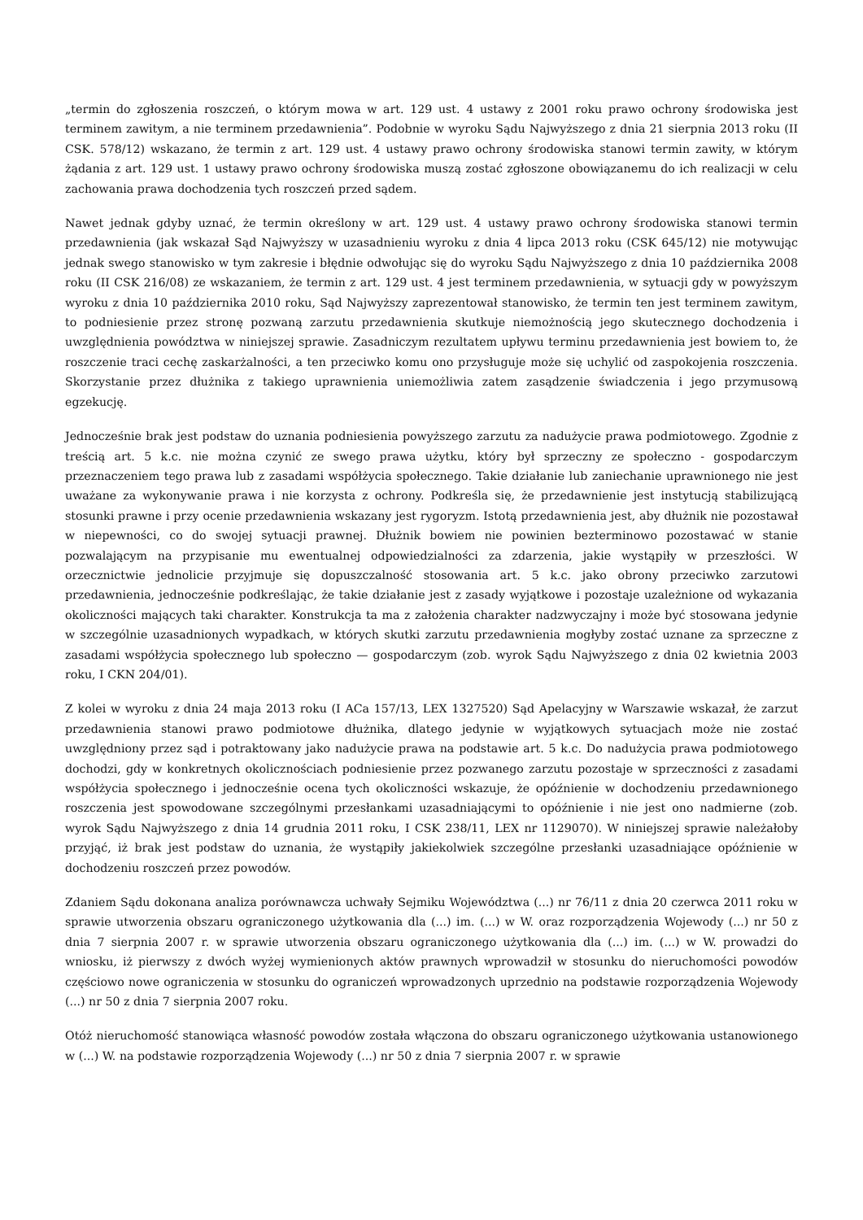„termin do zgłoszenia roszczeń, o którym mowa w art. 129 ust. 4 ustawy z 2001 roku prawo ochrony środowiska jest terminem zawitym, a nie terminem przedawnienia”. Podobnie w wyroku Sądu Najwyższego z dnia 21 sierpnia 2013 roku (II CSK. 578/12) wskazano, że termin z art. 129 ust. 4 ustawy prawo ochrony środowiska stanowi termin zawity, w którym żądania z art. 129 ust. 1 ustawy prawo ochrony środowiska muszą zostać zgłoszone obowiązanemu do ich realizacji w celu zachowania prawa dochodzenia tych roszczeń przed sądem.
Nawet jednak gdyby uznać, że termin określony w art. 129 ust. 4 ustawy prawo ochrony środowiska stanowi termin przedawnienia (jak wskazał Sąd Najwyższy w uzasadnieniu wyroku z dnia 4 lipca 2013 roku (CSK 645/12) nie motywując jednak swego stanowisko w tym zakresie i błędnie odwołując się do wyroku Sądu Najwyższego z dnia 10 października 2008 roku (II CSK 216/08) ze wskazaniem, że termin z art. 129 ust. 4 jest terminem przedawnienia, w sytuacji gdy w powyższym wyroku z dnia 10 października 2010 roku, Sąd Najwyższy zaprezentował stanowisko, że termin ten jest terminem zawitym, to podniesienie przez stronę pozwaną zarzutu przedawnienia skutkuje niemożnością jego skutecznego dochodzenia i uwzględnienia powództwa w niniejszej sprawie. Zasadniczym rezultatem upływu terminu przedawnienia jest bowiem to, że roszczenie traci cechę zaskarżalności, a ten przeciwko komu ono przysługuje może się uchylić od zaspokojenia roszczenia. Skorzystanie przez dłużnika z takiego uprawnienia uniemożliwia zatem zasądzenie świadczenia i jego przymusową egzekucję.
Jednocześnie brak jest podstaw do uznania podniesienia powyższego zarzutu za nadużycie prawa podmiotowego. Zgodnie z treścią art. 5 k.c. nie można czynić ze swego prawa użytku, który był sprzeczny ze społeczno - gospodarczym przeznaczeniem tego prawa lub z zasadami współżycia społecznego. Takie działanie lub zaniechanie uprawnionego nie jest uważane za wykonywanie prawa i nie korzysta z ochrony. Podkreśla się, że przedawnienie jest instytucją stabilizującą stosunki prawne i przy ocenie przedawnienia wskazany jest rygoryzm. Istotą przedawnienia jest, aby dłużnik nie pozostawał w niepewności, co do swojej sytuacji prawnej. Dłużnik bowiem nie powinien bezterminowo pozostawać w stanie pozwalającym na przypisanie mu ewentualnej odpowiedzialności za zdarzenia, jakie wystąpiły w przeszłości. W orzecznictwie jednolicie przyjmuje się dopuszczalność stosowania art. 5 k.c. jako obrony przeciwko zarzutowi przedawnienia, jednocześnie podkreślając, że takie działanie jest z zasady wyjątkowe i pozostaje uzależnione od wykazania okoliczności mających taki charakter. Konstrukcja ta ma z założenia charakter nadzwyczajny i może być stosowana jedynie w szczególnie uzasadnionych wypadkach, w których skutki zarzutu przedawnienia mogłyby zostać uznane za sprzeczne z zasadami współżycia społecznego lub społeczno — gospodarczym (zob. wyrok Sądu Najwyższego z dnia 02 kwietnia 2003 roku, I CKN 204/01).
Z kolei w wyroku z dnia 24 maja 2013 roku (I ACa 157/13, LEX 1327520) Sąd Apelacyjny w Warszawie wskazał, że zarzut przedawnienia stanowi prawo podmiotowe dłużnika, dlatego jedynie w wyjątkowych sytuacjach może nie zostać uwzględniony przez sąd i potraktowany jako nadużycie prawa na podstawie art. 5 k.c. Do nadużycia prawa podmiotowego dochodzi, gdy w konkretnych okolicznościach podniesienie przez pozwanego zarzutu pozostaje w sprzeczności z zasadami współżycia społecznego i jednocześnie ocena tych okoliczności wskazuje, że opóźnienie w dochodzeniu przedawnionego roszczenia jest spowodowane szczególnymi przesłankami uzasadniającymi to opóźnienie i nie jest ono nadmierne (zob. wyrok Sądu Najwyższego z dnia 14 grudnia 2011 roku, I CSK 238/11, LEX nr 1129070). W niniejszej sprawie należałoby przyjąć, iż brak jest podstaw do uznania, że wystąpiły jakiekolwiek szczególne przesłanki uzasadniające opóźnienie w dochodzeniu roszczeń przez powodów.
Zdaniem Sądu dokonana analiza porównawcza uchwały Sejmiku Województwa (...) nr 76/11 z dnia 20 czerwca 2011 roku w sprawie utworzenia obszaru ograniczonego użytkowania dla (...) im. (...) w W. oraz rozporządzenia Wojewody (...) nr 50 z dnia 7 sierpnia 2007 r. w sprawie utworzenia obszaru ograniczonego użytkowania dla (...) im. (...) w W. prowadzi do wniosku, iż pierwszy z dwóch wyżej wymienionych aktów prawnych wprowadził w stosunku do nieruchomości powodów częściowo nowe ograniczenia w stosunku do ograniczeń wprowadzonych uprzednio na podstawie rozporządzenia Wojewody (...) nr 50 z dnia 7 sierpnia 2007 roku.
Otóż nieruchomość stanowiąca własność powodów została włączona do obszaru ograniczonego użytkowania ustanowionego w (...) W. na podstawie rozporządzenia Wojewody (...) nr 50 z dnia 7 sierpnia 2007 r. w sprawie